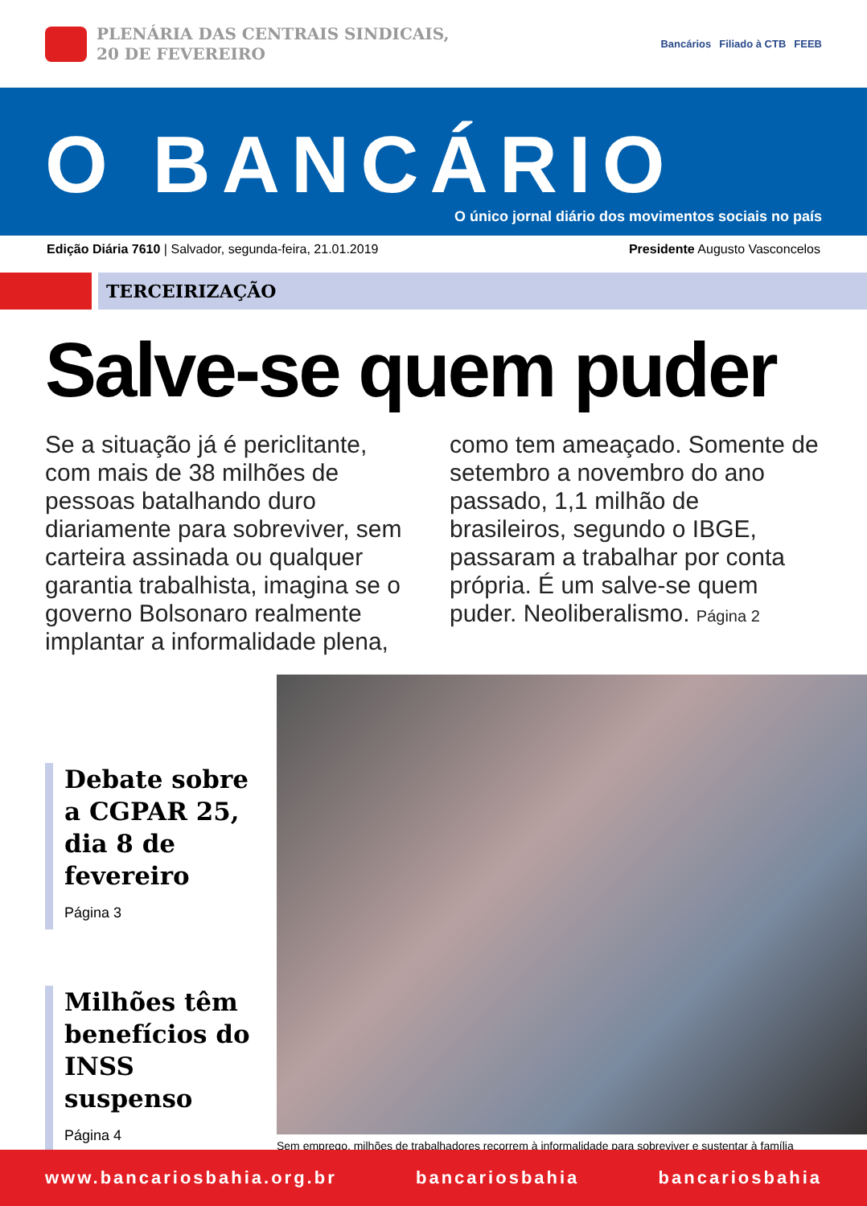PLENÁRIA DAS CENTRAIS SINDICAIS,
20 DE FEVEREIRO
Bancários Filiado à CTB FEEB
O BANCÁRIO
O único jornal diário dos movimentos sociais no país
Edição Diária 7610 | Salvador, segunda-feira, 21.01.2019 Presidente Augusto Vasconcelos
TERCEIRIZAÇÃO
Salve-se quem puder
Se a situação já é periclitante, com mais de 38 milhões de pessoas batalhando duro diariamente para sobreviver, sem carteira assinada ou qualquer garantia trabalhista, imagina se o governo Bolsonaro realmente implantar a informalidade plena, como tem ameaçado. Somente de setembro a novembro do ano passado, 1,1 milhão de brasileiros, segundo o IBGE, passaram a trabalhar por conta própria. É um salve-se quem puder. Neoliberalismo. Página 2
Debate sobre a CGPAR 25, dia 8 de fevereiro
Página 3
Milhões têm benefícios do INSS suspenso
Página 4
Sem emprego, milhões de trabalhadores recorrem à informalidade para sobreviver e sustentar à família
www.bancariosbahia.org.br bancariosbahia bancariosbahia